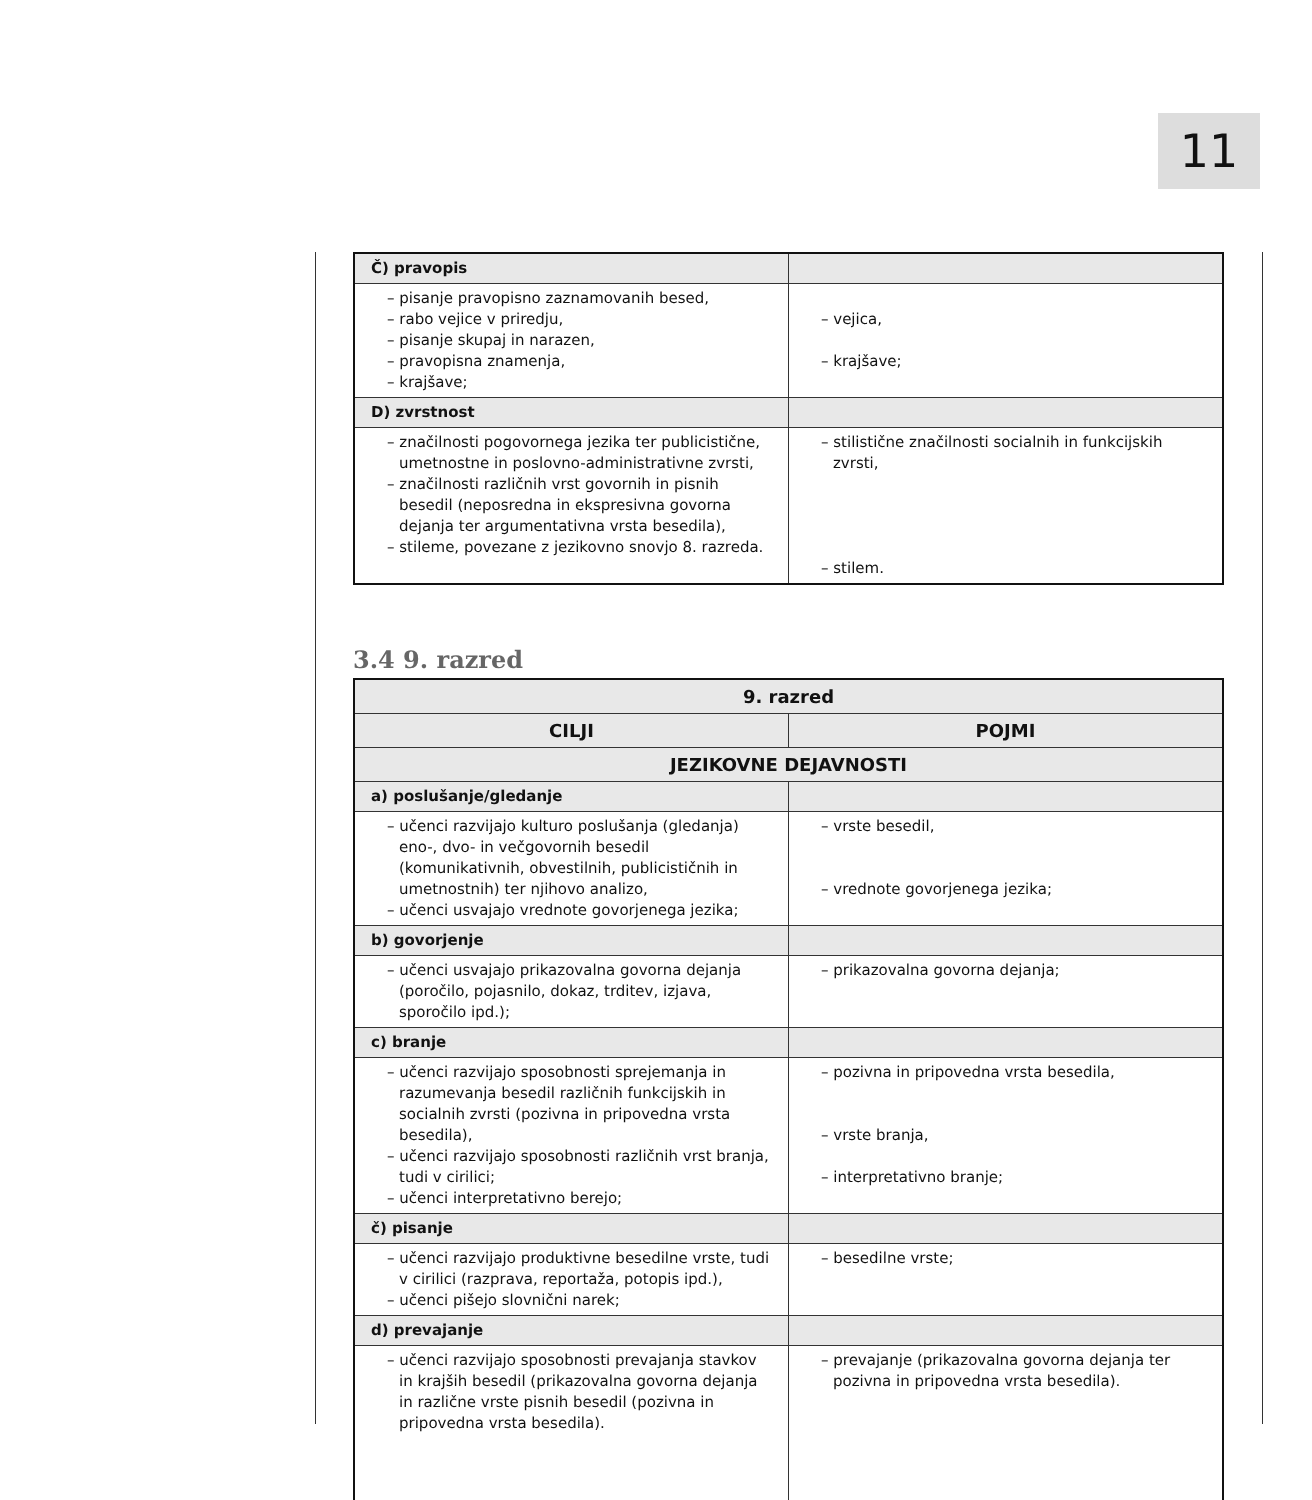11
| Č) pravopis | |
| – pisanje pravopisno zaznamovanih besed, – rabo vejice v priredju, – pisanje skupaj in narazen, – pravopisna znamenja, – krajšave; | – vejica, – krajšave; |
| D) zvrstnost | |
| – značilnosti pogovornega jezika ter publicistične, umetnostne in poslovno-administrativne zvrsti, – značilnosti različnih vrst govornih in pisnih besedil (neposredna in ekspresivna govorna dejanja ter argumentativna vrsta besedila), – stileme, povezane z jezikovno snovjo 8. razreda. | – stilistične značilnosti socialnih in funkcijskih zvrsti, – stilem. |
3.4 9. razred
| 9. razred | |
| --- | --- |
| CILJI | POJMI |
| JEZIKOVNE DEJAVNOSTI | |
| a) poslušanje/gledanje | |
| – učenci razvijajo kulturo poslušanja (gledanja) eno-, dvo- in večgovornih besedil (komunikativnih, obvestilnih, publicističnih in umetnostnih) ter njihovo analizo, – učenci usvajajo vrednote govorjenega jezika; | – vrste besedil, – vrednote govorjenega jezika; |
| b) govorjenje | |
| – učenci usvajajo prikazovalna govorna dejanja (poročilo, pojasnilo, dokaz, trditev, izjava, sporočilo ipd.); | – prikazovalna govorna dejanja; |
| c) branje | |
| – učenci razvijajo sposobnosti sprejemanja in razumevanja besedil različnih funkcijskih in socialnih zvrsti (pozivna in pripovedna vrsta besedila), – učenci razvijajo sposobnosti različnih vrst branja, tudi v cirilici; – učenci interpretativno berejo; | – pozivna in pripovedna vrsta besedila, – vrste branja, – interpretativno branje; |
| č) pisanje | |
| – učenci razvijajo produktivne besedilne vrste, tudi v cirilici (razprava, reportaža, potopis ipd.), – učenci pišejo slovnični narek; | – besedilne vrste; |
| d) prevajanje | |
| – učenci razvijajo sposobnosti prevajanja stavkov in krajših besedil (prikazovalna govorna dejanja in različne vrste pisnih besedil (pozivna in pripovedna vrsta besedila). | – prevajanje (prikazovalna govorna dejanja ter pozivna in pripovedna vrsta besedila). |